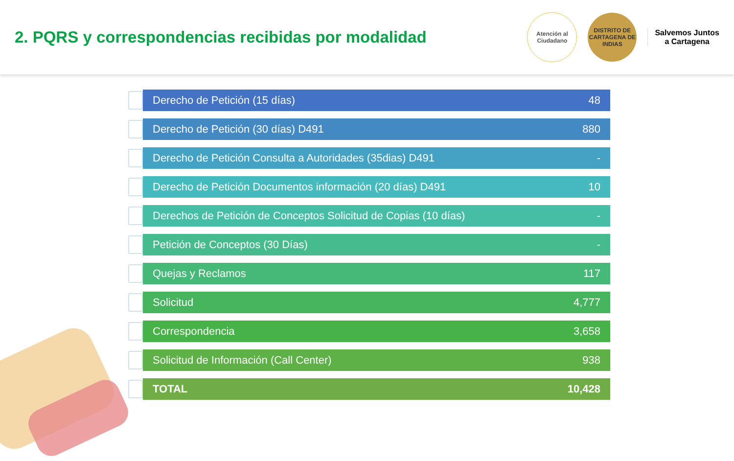2. PQRS y correspondencias recibidas por modalidad
Atención al
Ciudadano
DISTRITO DE CARTAGENA DE INDIAS
Salvemos Juntos
a Cartagena
| | Derecho de Petición (15 días) | 48 |
| | Derecho de Petición (30 días) D491 | 880 |
| | Derecho de Petición Consulta a Autoridades (35dias) D491 | - |
| | Derecho de Petición Documentos información (20 días) D491 | 10 |
| | Derechos de Petición de Conceptos Solicitud de Copias (10 días) | - |
| | Petición de Conceptos (30 Días) | - |
| | Quejas y Reclamos | 117 |
| | Solicitud | 4,777 |
| | Correspondencia | 3,658 |
| | Solicitud de Información (Call Center) | 938 |
| | TOTAL | 10,428 |